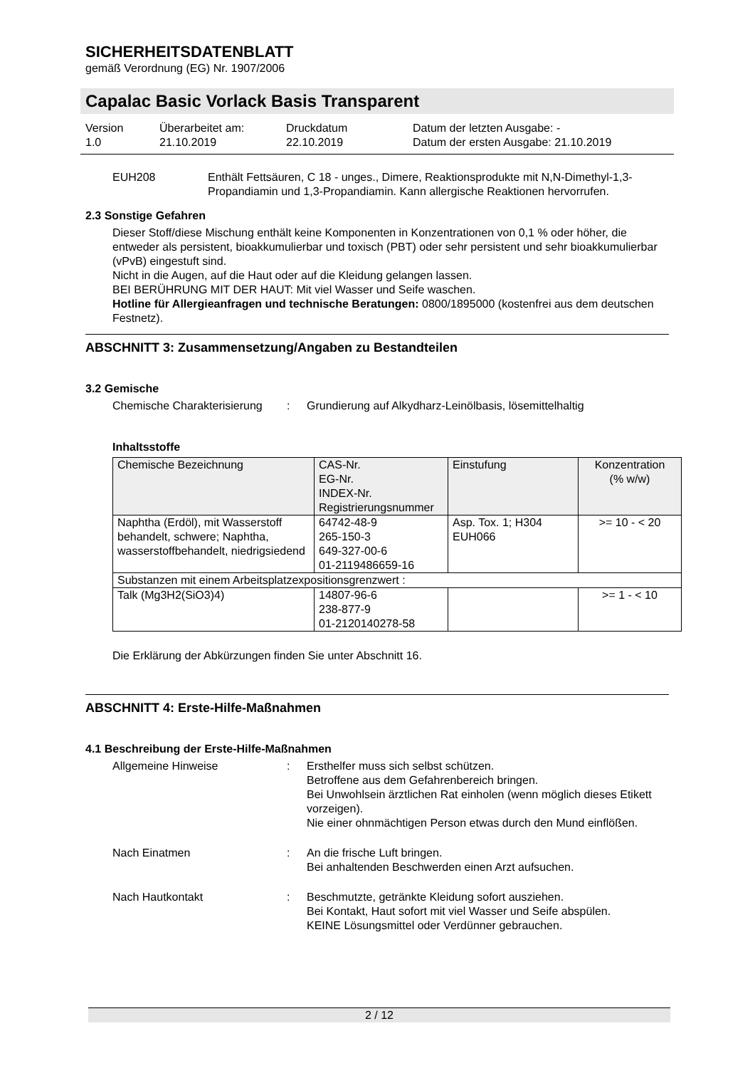SICHERHEITSDATENBLATT
gemäß Verordnung (EG) Nr. 1907/2006
Capalac Basic Vorlack Basis Transparent
Version
1.0
Überarbeitet am:
21.10.2019
Druckdatum
22.10.2019
Datum der letzten Ausgabe: -
Datum der ersten Ausgabe: 21.10.2019
EUH208 Enthält Fettsäuren, C 18 - unges., Dimere, Reaktionsprodukte mit N,N-Dimethyl-1,3-Propandiamin und 1,3-Propandiamin. Kann allergische Reaktionen hervorrufen.
2.3 Sonstige Gefahren
Dieser Stoff/diese Mischung enthält keine Komponenten in Konzentrationen von 0,1 % oder höher, die entweder als persistent, bioakkumulierbar und toxisch (PBT) oder sehr persistent und sehr bioakkumulierbar (vPvB) eingestuft sind.
Nicht in die Augen, auf die Haut oder auf die Kleidung gelangen lassen.
BEI BERÜHRUNG MIT DER HAUT: Mit viel Wasser und Seife waschen.
Hotline für Allergieanfragen und technische Beratungen: 0800/1895000 (kostenfrei aus dem deutschen Festnetz).
ABSCHNITT 3: Zusammensetzung/Angaben zu Bestandteilen
3.2 Gemische
Chemische Charakterisierung
: Grundierung auf Alkydharz-Leinölbasis, lösemittelhaltig
Inhaltsstoffe
| Chemische Bezeichnung | CAS-Nr. EG-Nr. INDEX-Nr. Registrierungsnummer | Einstufung | Konzentration (% w/w) |
| --- | --- | --- | --- |
| Naphtha (Erdöl), mit Wasserstoff behandelt, schwere; Naphtha, wasserstoffbehandelt, niedrigsiedend | 64742-48-9 265-150-3 649-327-00-6 01-2119486659-16 | Asp. Tox. 1; H304 EUH066 | >= 10 - < 20 |
| Substanzen mit einem Arbeitsplatzexpositionsgrenzwert : | | | |
| Talk (Mg3H2(SiO3)4) | 14807-96-6 238-877-9 01-2120140278-58 | | >= 1 - < 10 |
Die Erklärung der Abkürzungen finden Sie unter Abschnitt 16.
ABSCHNITT 4: Erste-Hilfe-Maßnahmen
4.1 Beschreibung der Erste-Hilfe-Maßnahmen
Allgemeine Hinweise : Ersthelfer muss sich selbst schützen.
Betroffene aus dem Gefahrenbereich bringen.
Bei Unwohlsein ärztlichen Rat einholen (wenn möglich dieses Etikett vorzeigen).
Nie einer ohnmächtigen Person etwas durch den Mund einflößen.
Nach Einatmen : An die frische Luft bringen.
Bei anhaltenden Beschwerden einen Arzt aufsuchen.
Nach Hautkontakt : Beschmutzte, getränkte Kleidung sofort ausziehen.
Bei Kontakt, Haut sofort mit viel Wasser und Seife abspülen.
KEINE Lösungsmittel oder Verdünner gebrauchen.
2 / 12